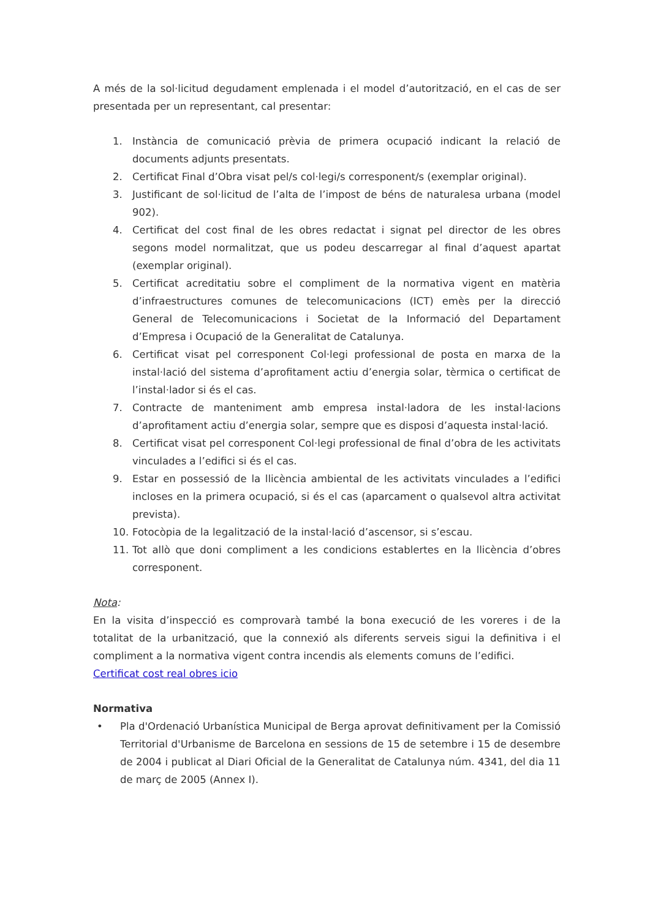A més de la sol·licitud degudament emplenada i el model d’autorització, en el cas de ser presentada per un representant, cal presentar:
1. Instància de comunicació prèvia de primera ocupació indicant la relació de documents adjunts presentats.
2. Certificat Final d’Obra visat pel/s col·legi/s corresponent/s (exemplar original).
3. Justificant de sol·licitud de l’alta de l’impost de béns de naturalesa urbana (model 902).
4. Certificat del cost final de les obres redactat i signat pel director de les obres segons model normalitzat, que us podeu descarregar al final d’aquest apartat (exemplar original).
5. Certificat acreditatiu sobre el compliment de la normativa vigent en matèria d’infraestructures comunes de telecomunicacions (ICT) emès per la direcció General de Telecomunicacions i Societat de la Informació del Departament d’Empresa i Ocupació de la Generalitat de Catalunya.
6. Certificat visat pel corresponent Col·legi professional de posta en marxa de la instal·lació del sistema d’aprofitament actiu d’energia solar, tèrmica o certificat de l’instal·lador si és el cas.
7. Contracte de manteniment amb empresa instal·ladora de les instal·lacions d’aprofitament actiu d’energia solar, sempre que es disposi d’aquesta instal·lació.
8. Certificat visat pel corresponent Col·legi professional de final d’obra de les activitats vinculades a l’edifici si és el cas.
9. Estar en possessió de la llicència ambiental de les activitats vinculades a l’edifici incloses en la primera ocupació, si és el cas (aparcament o qualsevol altra activitat prevista).
10. Fotocòpia de la legalització de la instal·lació d’ascensor, si s’escau.
11. Tot allò que doni compliment a les condicions establertes en la llicència d’obres corresponent.
Nota:
En la visita d’inspecció es comprovarà també la bona execució de les voreres i de la totalitat de la urbanització, que la connexió als diferents serveis sigui la definitiva i el compliment a la normativa vigent contra incendis als elements comuns de l’edifici.
Certificat cost real obres icio
Normativa
• Pla d'Ordenació Urbanística Municipal de Berga aprovat definitivament per la Comissió Territorial d'Urbanisme de Barcelona en sessions de 15 de setembre i 15 de desembre de 2004 i publicat al Diari Oficial de la Generalitat de Catalunya núm. 4341, del dia 11 de març de 2005 (Annex I).